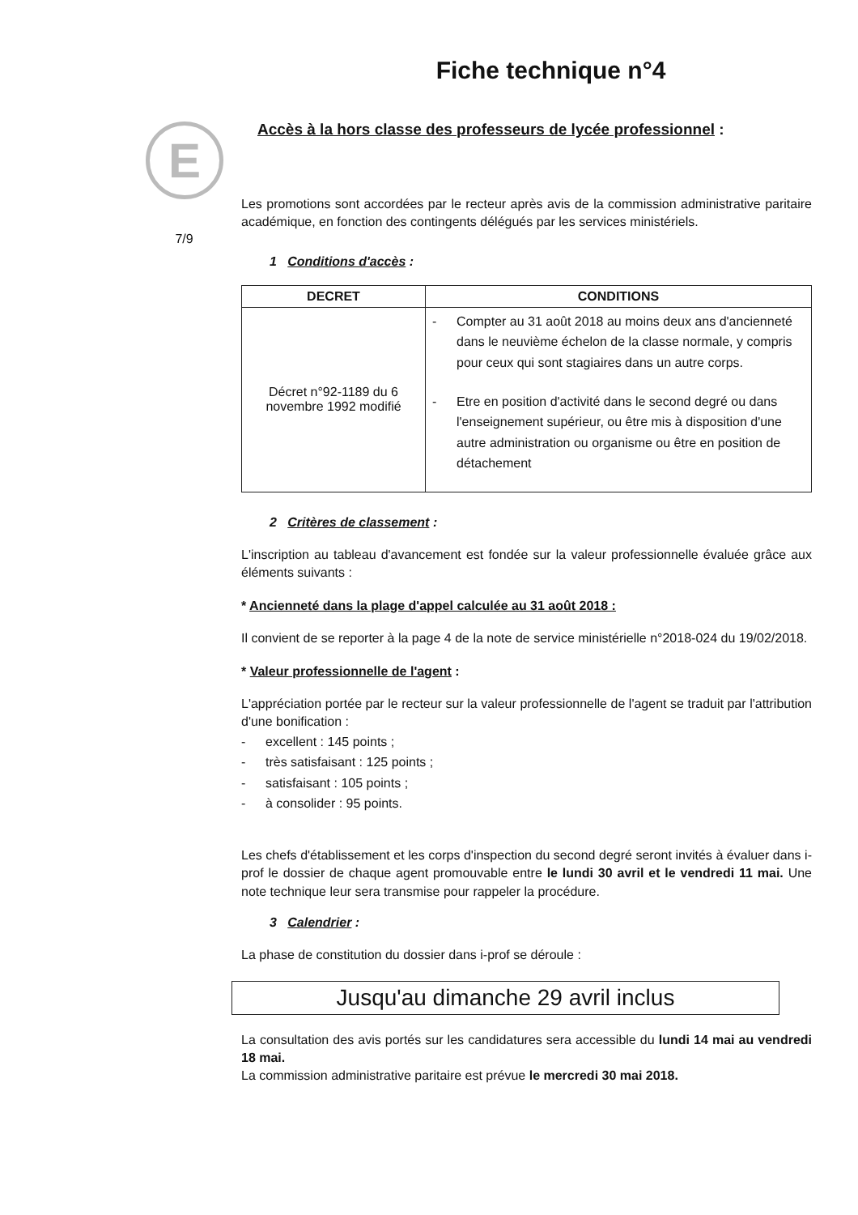E
7/9
Fiche technique n°4
Accès à la hors classe des professeurs de lycée professionnel :
Les promotions sont accordées par le recteur après avis de la commission administrative paritaire académique, en fonction des contingents délégués par les services ministériels.
1 Conditions d'accès :
| DECRET | CONDITIONS |
| --- | --- |
| Décret n°92-1189 du 6 novembre 1992 modifié | - Compter au 31 août 2018 au moins deux ans d'ancienneté dans le neuvième échelon de la classe normale, y compris pour ceux qui sont stagiaires dans un autre corps. - Etre en position d'activité dans le second degré ou dans l'enseignement supérieur, ou être mis à disposition d'une autre administration ou organisme ou être en position de détachement |
2 Critères de classement :
L'inscription au tableau d'avancement est fondée sur la valeur professionnelle évaluée grâce aux éléments suivants :
* Ancienneté dans la plage d'appel calculée au 31 août 2018 :
Il convient de se reporter à la page 4 de la note de service ministérielle n°2018-024 du 19/02/2018.
* Valeur professionnelle de l'agent :
L'appréciation portée par le recteur sur la valeur professionnelle de l'agent se traduit par l'attribution d'une bonification :
- excellent : 145 points ;
- très satisfaisant : 125 points ;
- satisfaisant : 105 points ;
- à consolider : 95 points.
Les chefs d'établissement et les corps d'inspection du second degré seront invités à évaluer dans i-prof le dossier de chaque agent promouvable entre le lundi 30 avril et le vendredi 11 mai. Une note technique leur sera transmise pour rappeler la procédure.
3 Calendrier :
La phase de constitution du dossier dans i-prof se déroule :
Jusqu'au dimanche 29 avril inclus
La consultation des avis portés sur les candidatures sera accessible du lundi 14 mai au vendredi 18 mai.
La commission administrative paritaire est prévue le mercredi 30 mai 2018.